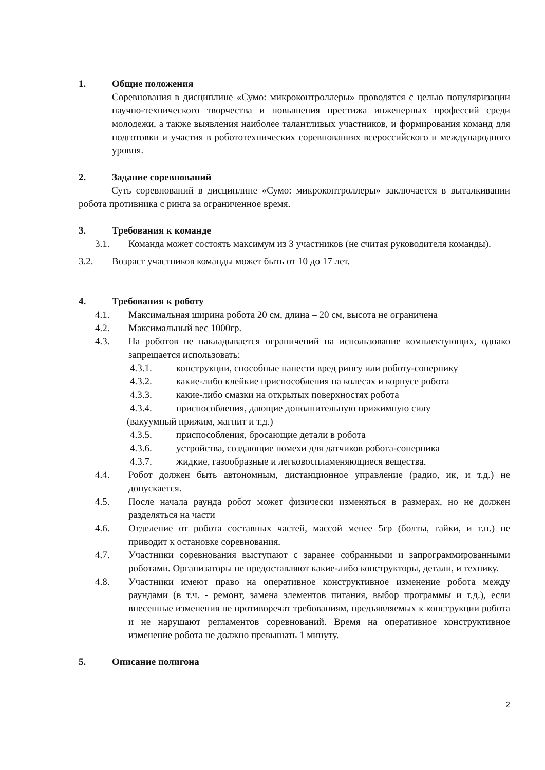1. Общие положения
Соревнования в дисциплине «Сумо: микроконтроллеры» проводятся с целью популяризации научно-технического творчества и повышения престижа инженерных профессий среди молодежи, а также выявления наиболее талантливых участников, и формирования команд для подготовки и участия в робототехнических соревнованиях всероссийского и международного уровня.
2. Задание соревнований
Суть соревнований в дисциплине «Сумо: микроконтроллеры» заключается в выталкивании робота противника с ринга за ограниченное время.
3. Требования к команде
3.1. Команда может состоять максимум из 3 участников (не считая руководителя команды).
3.2. Возраст участников команды может быть от 10 до 17 лет.
4. Требования к роботу
4.1. Максимальная ширина робота 20 см, длина – 20 см, высота не ограничена
4.2. Максимальный вес 1000гр.
4.3. На роботов не накладывается ограничений на использование комплектующих, однако запрещается использовать:
4.3.1. конструкции, способные нанести вред рингу или роботу-сопернику
4.3.2. какие-либо клейкие приспособления на колесах и корпусе робота
4.3.3. какие-либо смазки на открытых поверхностях робота
4.3.4. приспособления, дающие дополнительную прижимную силу
(вакуумный прижим, магнит и т.д.)
4.3.5. приспособления, бросающие детали в робота
4.3.6. устройства, создающие помехи для датчиков робота-соперника
4.3.7. жидкие, газообразные и легковоспламеняющиеся вещества.
4.4. Робот должен быть автономным, дистанционное управление (радио, ик, и т.д.) не допускается.
4.5. После начала раунда робот может физически изменяться в размерах, но не должен разделяться на части
4.6. Отделение от робота составных частей, массой менее 5гр (болты, гайки, и т.п.) не приводит к остановке соревнования.
4.7. Участники соревнования выступают с заранее собранными и запрограммированными роботами. Организаторы не предоставляют какие-либо конструкторы, детали, и технику.
4.8. Участники имеют право на оперативное конструктивное изменение робота между раундами (в т.ч. - ремонт, замена элементов питания, выбор программы и т.д.), если внесенные изменения не противоречат требованиям, предъявляемых к конструкции робота и не нарушают регламентов соревнований. Время на оперативное конструктивное изменение робота не должно превышать 1 минуту.
5. Описание полигона
2